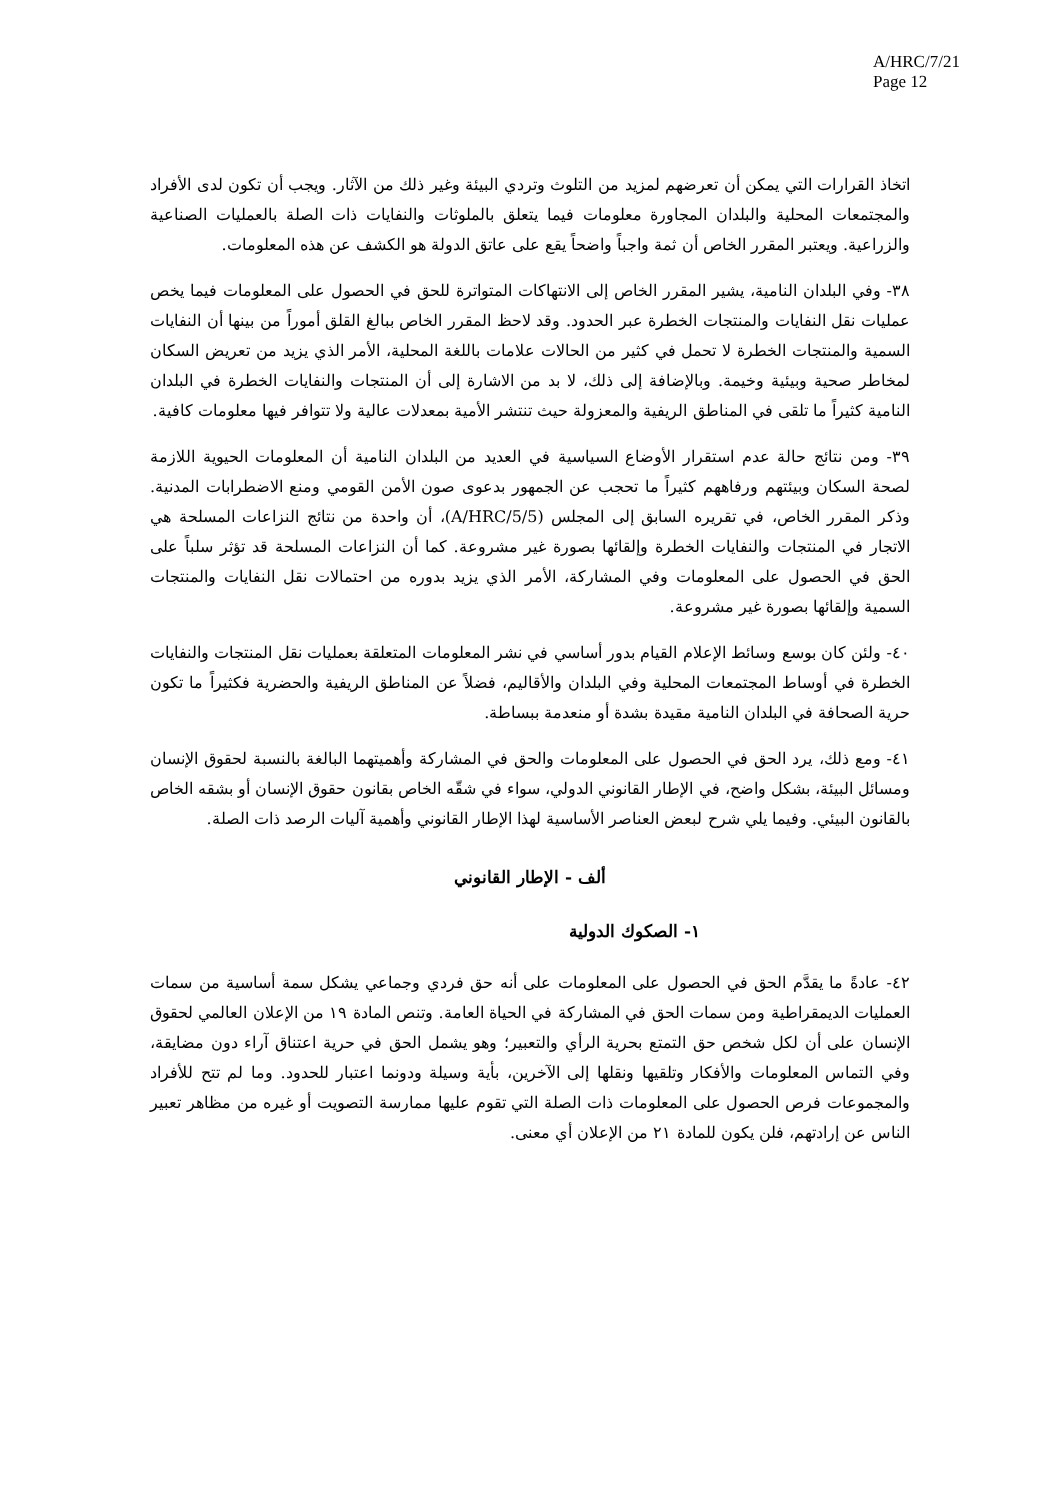A/HRC/7/21
Page 12
اتخاذ القرارات التي يمكن أن تعرضهم لمزيد من التلوث وتردي البيئة وغير ذلك من الآثار. ويجب أن تكون لدى الأفراد والمجتمعات المحلية والبلدان المجاورة معلومات فيما يتعلق بالملوثات والنفايات ذات الصلة بالعمليات الصناعية والزراعية. ويعتبر المقرر الخاص أن ثمة واجباً واضحاً يقع على عاتق الدولة هو الكشف عن هذه المعلومات.
٣٨- وفي البلدان النامية، يشير المقرر الخاص إلى الانتهاكات المتواترة للحق في الحصول على المعلومات فيما يخص عمليات نقل النفايات والمنتجات الخطرة عبر الحدود. وقد لاحظ المقرر الخاص ببالغ القلق أموراً من بينها أن النفايات السمية والمنتجات الخطرة لا تحمل في كثير من الحالات علامات باللغة المحلية، الأمر الذي يزيد من تعريض السكان لمخاطر صحية وبيئية وخيمة. وبالإضافة إلى ذلك، لا بد من الاشارة إلى أن المنتجات والنفايات الخطرة في البلدان النامية كثيراً ما تلقى في المناطق الريفية والمعزولة حيث تنتشر الأمية بمعدلات عالية ولا تتوافر فيها معلومات كافية.
٣٩- ومن نتائج حالة عدم استقرار الأوضاع السياسية في العديد من البلدان النامية أن المعلومات الحيوية اللازمة لصحة السكان وبيئتهم ورفاههم كثيراً ما تحجب عن الجمهور بدعوى صون الأمن القومي ومنع الاضطرابات المدنية. وذكر المقرر الخاص، في تقريره السابق إلى المجلس (A/HRC/5/5)، أن واحدة من نتائج النزاعات المسلحة هي الاتجار في المنتجات والنفايات الخطرة وإلقائها بصورة غير مشروعة. كما أن النزاعات المسلحة قد تؤثر سلباً على الحق في الحصول على المعلومات وفي المشاركة، الأمر الذي يزيد بدوره من احتمالات نقل النفايات والمنتجات السمية وإلقائها بصورة غير مشروعة.
٤٠- ولئن كان بوسع وسائط الإعلام القيام بدور أساسي في نشر المعلومات المتعلقة بعمليات نقل المنتجات والنفايات الخطرة في أوساط المجتمعات المحلية وفي البلدان والأقاليم، فضلاً عن المناطق الريفية والحضرية فكثيراً ما تكون حرية الصحافة في البلدان النامية مقيدة بشدة أو منعدمة ببساطة.
٤١- ومع ذلك، يرد الحق في الحصول على المعلومات والحق في المشاركة وأهميتهما البالغة بالنسبة لحقوق الإنسان ومسائل البيئة، بشكل واضح، في الإطار القانوني الدولي، سواء في شقّه الخاص بقانون حقوق الإنسان أو بشقه الخاص بالقانون البيئي. وفيما يلي شرح لبعض العناصر الأساسية لهذا الإطار القانوني وأهمية آليات الرصد ذات الصلة.
ألف - الإطار القانوني
١- الصكوك الدولية
٤٢- عادةً ما يقدَّم الحق في الحصول على المعلومات على أنه حق فردي وجماعي يشكل سمة أساسية من سمات العمليات الديمقراطية ومن سمات الحق في المشاركة في الحياة العامة. وتنص المادة ١٩ من الإعلان العالمي لحقوق الإنسان على أن لكل شخص حق التمتع بحرية الرأي والتعبير؛ وهو يشمل الحق في حرية اعتناق آراء دون مضايقة، وفي التماس المعلومات والأفكار وتلقيها ونقلها إلى الآخرين، بأية وسيلة ودونما اعتبار للحدود. وما لم تتح للأفراد والمجموعات فرص الحصول على المعلومات ذات الصلة التي تقوم عليها ممارسة التصويت أو غيره من مظاهر تعبير الناس عن إرادتهم، فلن يكون للمادة ٢١ من الإعلان أي معنى.